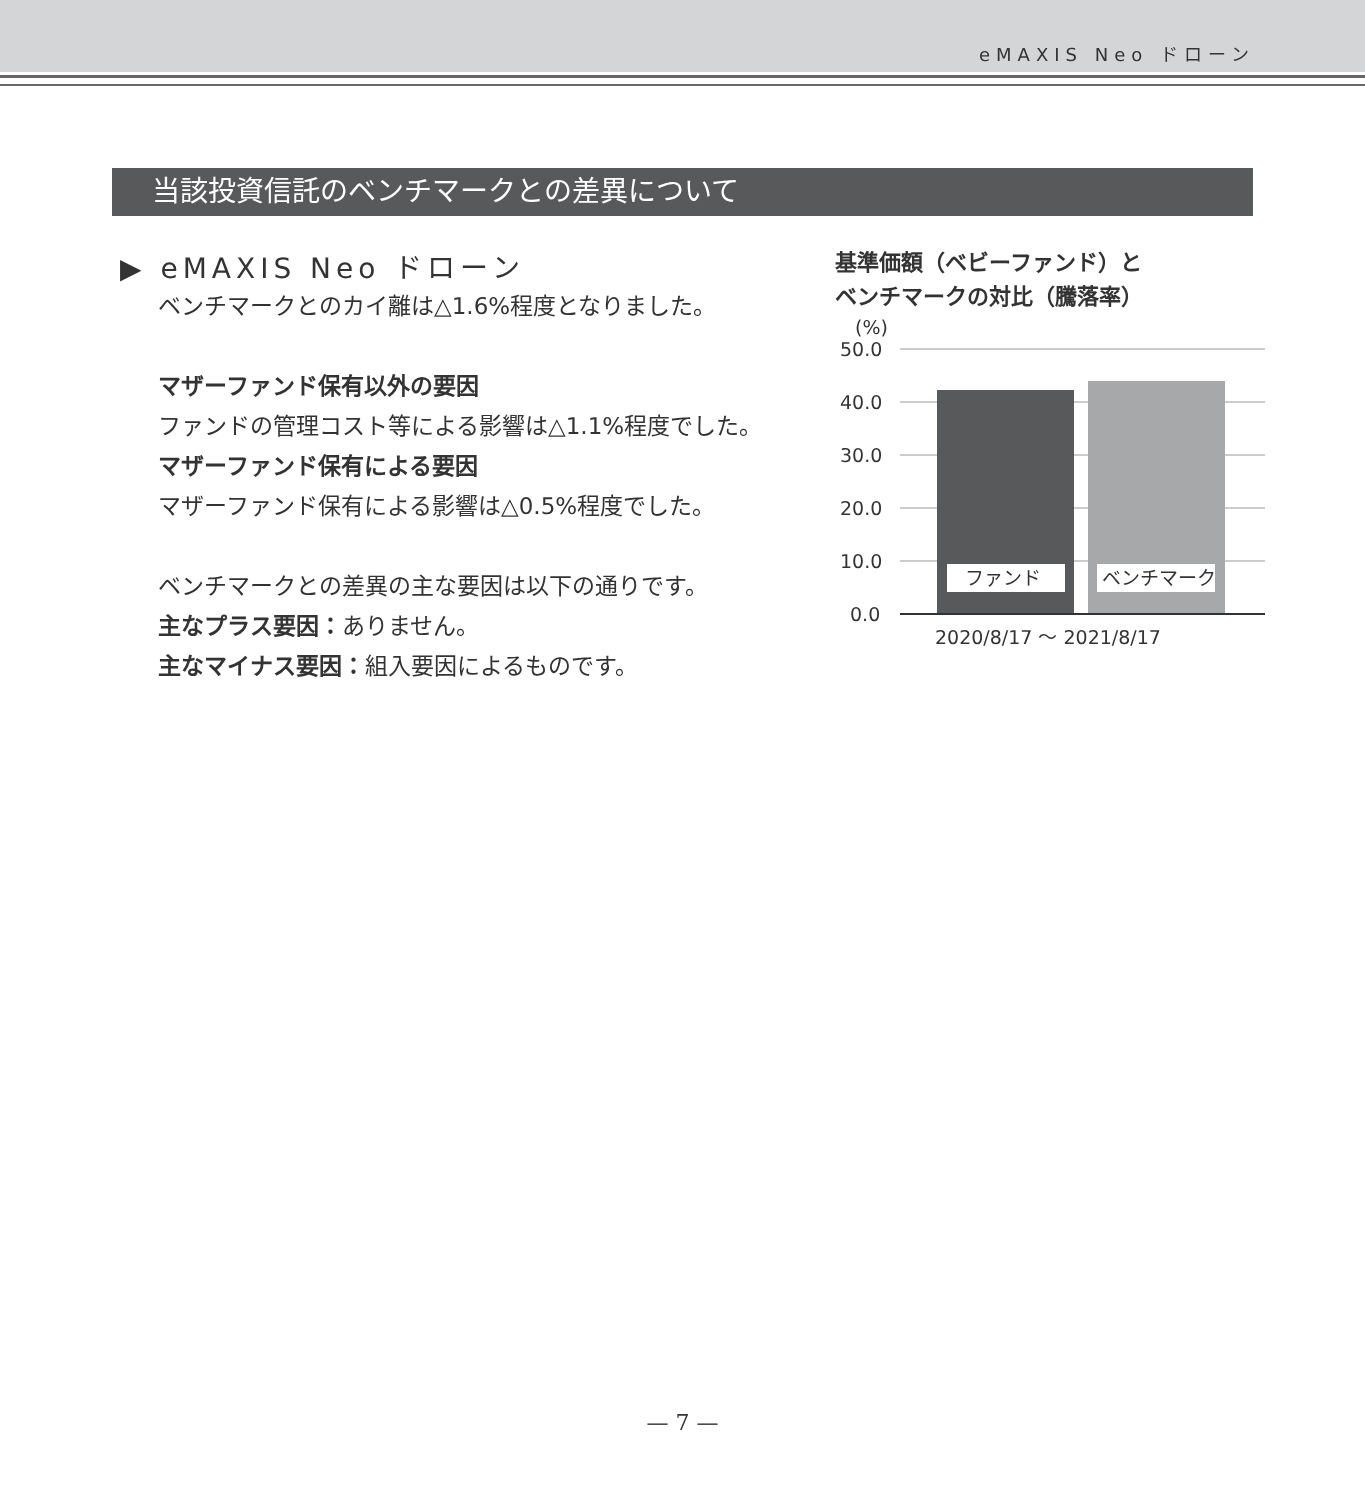eMAXIS Neo ドローン
当該投資信託のベンチマークとの差異について
▶ eMAXIS Neo ドローン
ベンチマークとのカイ離は△1.6%程度となりました。
マザーファンド保有以外の要因
ファンドの管理コスト等による影響は△1.1%程度でした。
マザーファンド保有による要因
マザーファンド保有による影響は△0.5%程度でした。
ベンチマークとの差異の主な要因は以下の通りです。
主なプラス要因：ありません。
主なマイナス要因：組入要因によるものです。
基準価額（ベビーファンド）と
ベンチマークの対比（騰落率）
(%)
50.0
40.0
30.0
20.0
10.0
0.0
ファンド
ベンチマーク
2020/8/17 ～ 2021/8/17
— 7 —